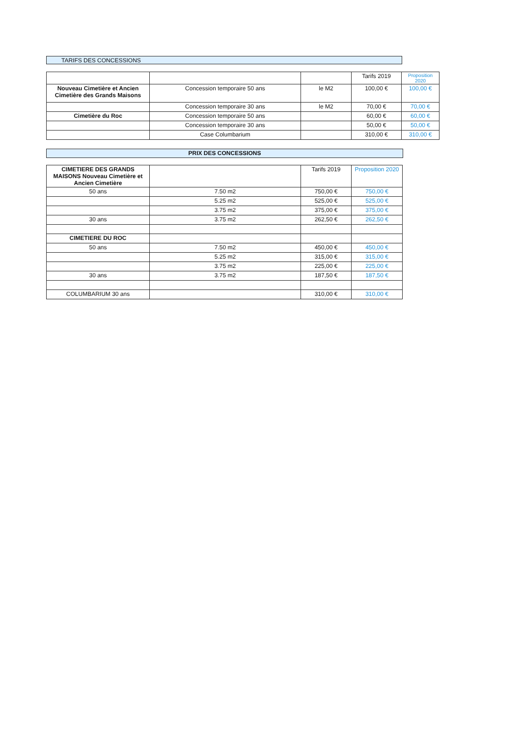TARIFS DES CONCESSIONS
| | | | Tarifs 2019 | Proposition 2020 |
| --- | --- | --- | --- | --- |
| Nouveau Cimetière et Ancien Cimetière des Grands Maisons | Concession temporaire 50 ans | le M2 | 100,00 € | 100,00 € |
| | Concession temporaire 30 ans | le M2 | 70,00 € | 70,00 € |
| Cimetière du Roc | Concession temporaire 50 ans | | 60,00 € | 60,00 € |
| | Concession temporaire 30 ans | | 50,00 € | 50,00 € |
| | Case Columbarium | | 310,00 € | 310,00 € |
PRIX DES CONCESSIONS
| CIMETIERE DES GRANDS MAISONS Nouveau Cimetière et Ancien Cimetière | | Tarifs 2019 | Proposition 2020 |
| --- | --- | --- | --- |
| 50 ans | 7.50 m2 | 750,00 € | 750,00 € |
| | 5.25 m2 | 525,00 € | 525,00 € |
| | 3.75 m2 | 375,00 € | 375,00 € |
| 30 ans | 3.75 m2 | 262,50 € | 262,50 € |
| CIMETIERE DU ROC | | | |
| 50 ans | 7.50 m2 | 450,00 € | 450,00 € |
| | 5.25 m2 | 315,00 € | 315,00 € |
| | 3.75 m2 | 225,00 € | 225,00 € |
| 30 ans | 3.75 m2 | 187,50 € | 187,50 € |
| COLUMBARIUM 30 ans | | 310,00 € | 310,00 € |